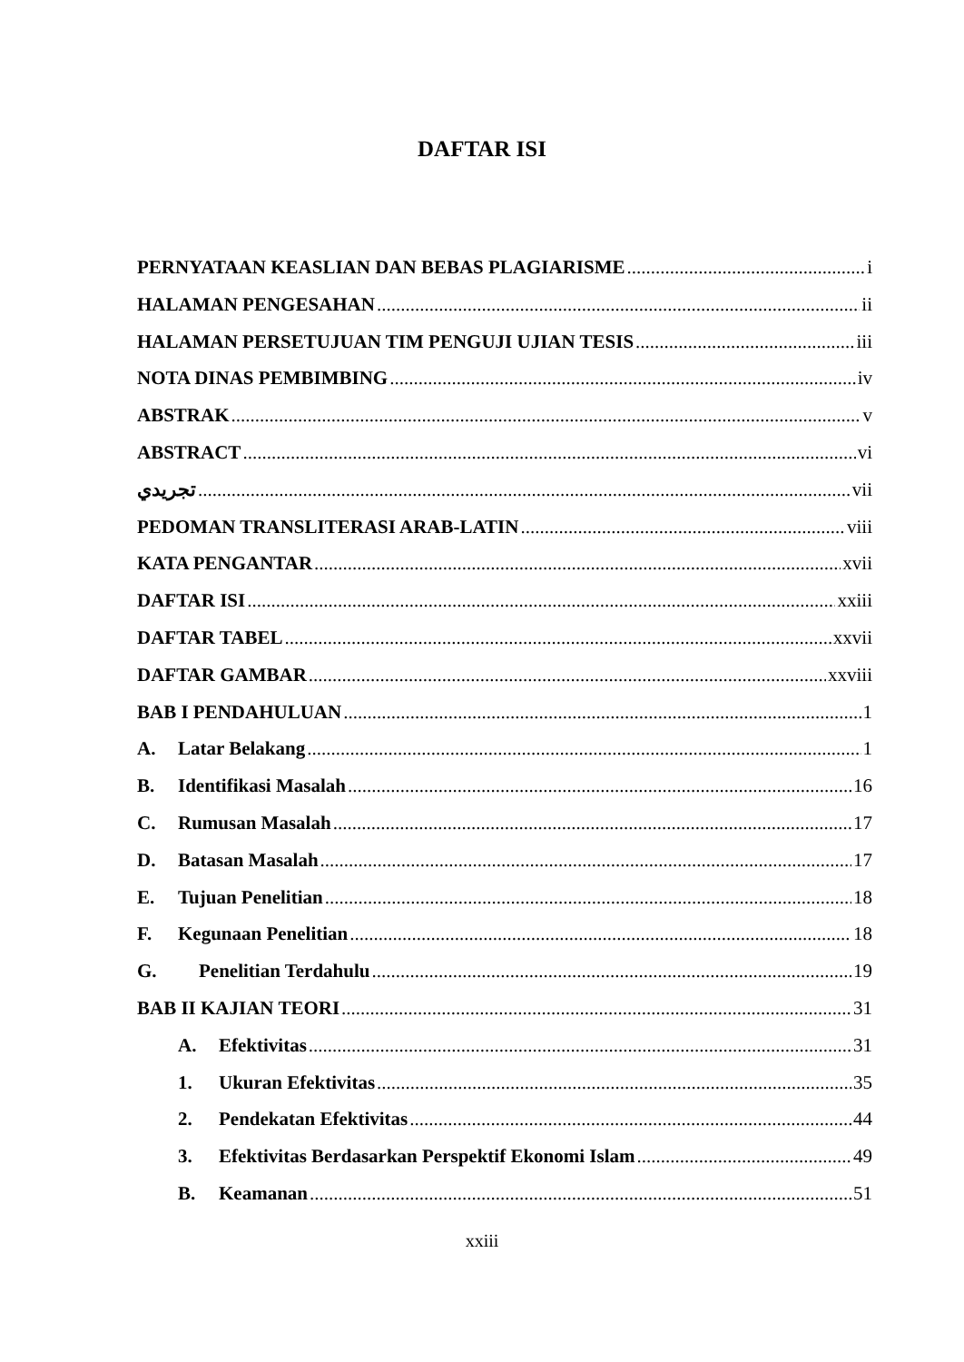DAFTAR ISI
PERNYATAAN KEASLIAN DAN BEBAS PLAGIARISME i
HALAMAN PENGESAHAN ii
HALAMAN PERSETUJUAN TIM PENGUJI UJIAN TESIS iii
NOTA DINAS PEMBIMBING iv
ABSTRAK v
ABSTRACT vi
تجريدي vii
PEDOMAN TRANSLITERASI ARAB-LATIN viii
KATA PENGANTAR xvii
DAFTAR ISI xxiii
DAFTAR TABEL xxvii
DAFTAR GAMBAR xxviii
BAB I PENDAHULUAN 1
A. Latar Belakang 1
B. Identifikasi Masalah 16
C. Rumusan Masalah 17
D. Batasan Masalah 17
E. Tujuan Penelitian 18
F. Kegunaan Penelitian 18
G. Penelitian Terdahulu 19
BAB II KAJIAN TEORI 31
A. Efektivitas 31
1. Ukuran Efektivitas 35
2. Pendekatan Efektivitas 44
3. Efektivitas Berdasarkan Perspektif Ekonomi Islam 49
B. Keamanan 51
xxiii